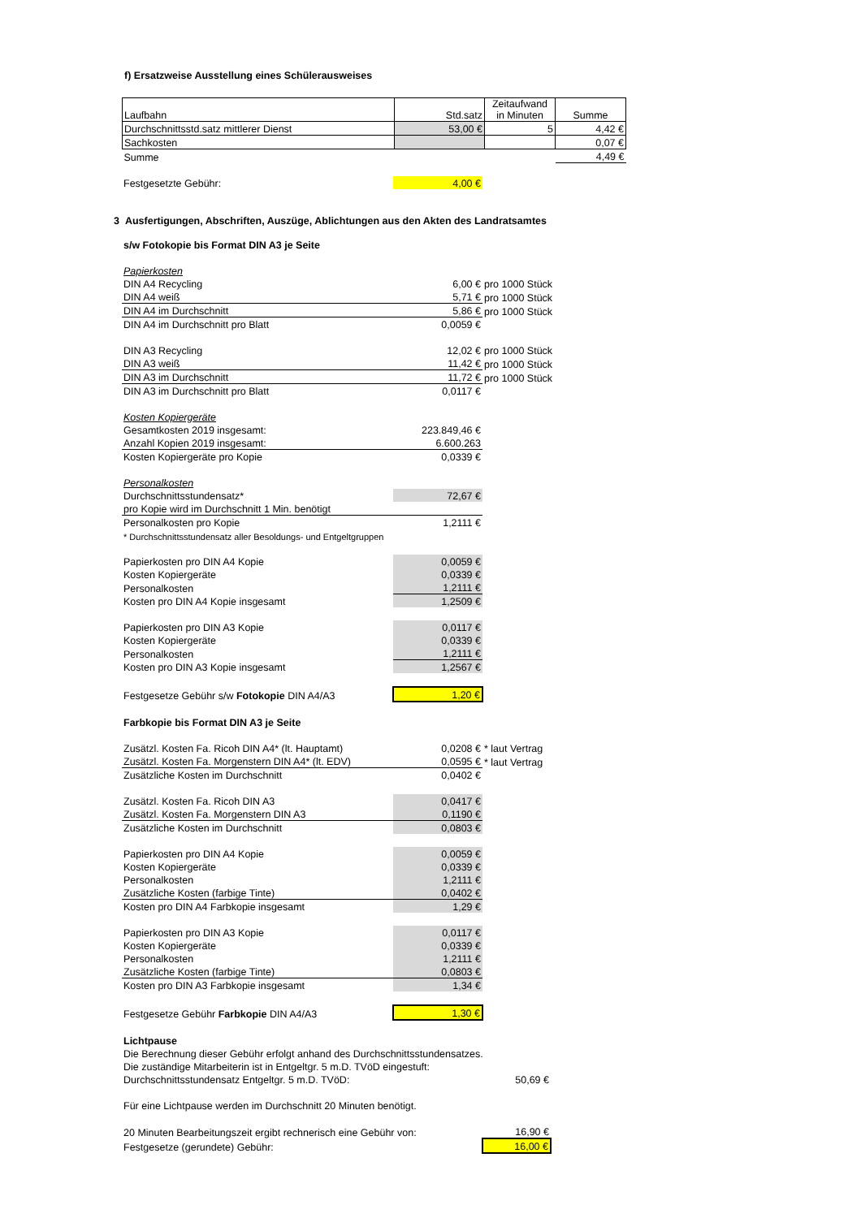f) Ersatzweise Ausstellung eines Schülerausweises
| Laufbahn | Std.satz | Zeitaufwand in Minuten | Summe |
| --- | --- | --- | --- |
| Durchschnittsstd.satz mittlerer Dienst | 53,00 € | 5 | 4,42 € |
| Sachkosten | | | 0,07 € |
| Summe | | | 4,49 € |
| Festgesetzte Gebühr: | 4,00 € |
3 Ausfertigungen, Abschriften, Auszüge, Ablichtungen aus den Akten des Landratsamtes
| s/w Fotokopie bis Format DIN A3 je Seite | | |
| Papierkosten | | |
| DIN A4 Recycling | 6,00 € | pro 1000 Stück |
| DIN A4 weiß | 5,71 € | pro 1000 Stück |
| DIN A4 im Durchschnitt | 5,86 € | pro 1000 Stück |
| DIN A4 im Durchschnitt pro Blatt | 0,0059 € | |
| DIN A3 Recycling | 12,02 € | pro 1000 Stück |
| DIN A3 weiß | 11,42 € | pro 1000 Stück |
| DIN A3 im Durchschnitt | 11,72 € | pro 1000 Stück |
| DIN A3 im Durchschnitt pro Blatt | 0,0117 € | |
| Kosten Kopiergeräte | | |
| Gesamtkosten 2019 insgesamt: | 223.849,46 € | |
| Anzahl Kopien 2019 insgesamt: | 6.600.263 | |
| Kosten Kopiergeräte pro Kopie | 0,0339 € | |
| Personalkosten | | |
| Durchschnittsstundensatz* | 72,67 € | |
| pro Kopie wird im Durchschnitt 1 Min. benötigt | | |
| Personalkosten pro Kopie | 1,2111 € | |
| * Durchschnittsstundensatz aller Besoldungs- und Entgeltgruppen | | |
| Papierkosten pro DIN A4 Kopie | 0,0059 € | |
| Kosten Kopiergeräte | 0,0339 € | |
| Personalkosten | 1,2111 € | |
| Kosten pro DIN A4 Kopie insgesamt | 1,2509 € | |
| Papierkosten pro DIN A3 Kopie | 0,0117 € | |
| Kosten Kopiergeräte | 0,0339 € | |
| Personalkosten | 1,2111 € | |
| Kosten pro DIN A3 Kopie insgesamt | 1,2567 € | |
| Festgesetze Gebühr s/w Fotokopie DIN A4/A3 | 1,20 € | |
| Farbkopie bis Format DIN A3 je Seite | | |
| Zusätzl. Kosten Fa. Ricoh DIN A4* (lt. Hauptamt) | 0,0208 € | * laut Vertrag |
| Zusätzl. Kosten Fa. Morgenstern DIN A4* (lt. EDV) | 0,0595 € | * laut Vertrag |
| Zusätzliche Kosten im Durchschnitt | 0,0402 € | |
| Zusätzl. Kosten Fa. Ricoh DIN A3 | 0,0417 € | |
| Zusätzl. Kosten Fa. Morgenstern DIN A3 | 0,1190 € | |
| Zusätzliche Kosten im Durchschnitt | 0,0803 € | |
| Papierkosten pro DIN A4 Kopie | 0,0059 € | |
| Kosten Kopiergeräte | 0,0339 € | |
| Personalkosten | 1,2111 € | |
| Zusätzliche Kosten (farbige Tinte) | 0,0402 € | |
| Kosten pro DIN A4 Farbkopie insgesamt | 1,29 € | |
| Papierkosten pro DIN A3 Kopie | 0,0117 € | |
| Kosten Kopiergeräte | 0,0339 € | |
| Personalkosten | 1,2111 € | |
| Zusätzliche Kosten (farbige Tinte) | 0,0803 € | |
| Kosten pro DIN A3 Farbkopie insgesamt | 1,34 € | |
| Festgesetze Gebühr Farbkopie DIN A4/A3 | 1,30 € | |
| Lichtpause | |
| Die Berechnung dieser Gebühr erfolgt anhand des Durchschnittsstundensatzes. | |
| Die zuständige Mitarbeiterin ist in Entgeltgr. 5 m.D. TVöD eingestuft: | |
| Durchschnittsstundensatz Entgeltgr. 5 m.D. TVöD: | 50,69 € |
| Für eine Lichtpause werden im Durchschnitt 20 Minuten benötigt. | |
| 20 Minuten Bearbeitungszeit ergibt rechnerisch eine Gebühr von: | 16,90 € |
| Festgesetze (gerundete) Gebühr: | 16,00 € |